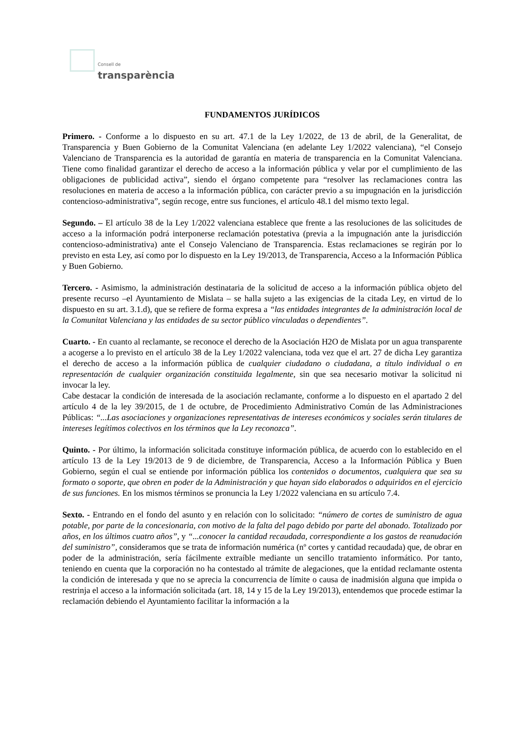Consell de
transparència
FUNDAMENTOS JURÍDICOS
Primero. - Conforme a lo dispuesto en su art. 47.1 de la Ley 1/2022, de 13 de abril, de la Generalitat, de Transparencia y Buen Gobierno de la Comunitat Valenciana (en adelante Ley 1/2022 valenciana), “el Consejo Valenciano de Transparencia es la autoridad de garantía en materia de transparencia en la Comunitat Valenciana. Tiene como finalidad garantizar el derecho de acceso a la información pública y velar por el cumplimiento de las obligaciones de publicidad activa”, siendo el órgano competente para “resolver las reclamaciones contra las resoluciones en materia de acceso a la información pública, con carácter previo a su impugnación en la jurisdicción contencioso-administrativa”, según recoge, entre sus funciones, el artículo 48.1 del mismo texto legal.
Segundo. – El artículo 38 de la Ley 1/2022 valenciana establece que frente a las resoluciones de las solicitudes de acceso a la información podrá interponerse reclamación potestativa (previa a la impugnación ante la jurisdicción contencioso-administrativa) ante el Consejo Valenciano de Transparencia. Estas reclamaciones se regirán por lo previsto en esta Ley, así como por lo dispuesto en la Ley 19/2013, de Transparencia, Acceso a la Información Pública y Buen Gobierno.
Tercero. - Asimismo, la administración destinataria de la solicitud de acceso a la información pública objeto del presente recurso –el Ayuntamiento de Mislata – se halla sujeto a las exigencias de la citada Ley, en virtud de lo dispuesto en su art. 3.1.d), que se refiere de forma expresa a “las entidades integrantes de la administración local de la Comunitat Valenciana y las entidades de su sector público vinculadas o dependientes”.
Cuarto. - En cuanto al reclamante, se reconoce el derecho de la Asociación H2O de Mislata por un agua transparente a acogerse a lo previsto en el artículo 38 de la Ley 1/2022 valenciana, toda vez que el art. 27 de dicha Ley garantiza el derecho de acceso a la información pública de cualquier ciudadano o ciudadana, a título individual o en representación de cualquier organización constituida legalmente, sin que sea necesario motivar la solicitud ni invocar la ley.
Cabe destacar la condición de interesada de la asociación reclamante, conforme a lo dispuesto en el apartado 2 del artículo 4 de la ley 39/2015, de 1 de octubre, de Procedimiento Administrativo Común de las Administraciones Públicas: “...Las asociaciones y organizaciones representativas de intereses económicos y sociales serán titulares de intereses legítimos colectivos en los términos que la Ley reconozca”.
Quinto. - Por último, la información solicitada constituye información pública, de acuerdo con lo establecido en el artículo 13 de la Ley 19/2013 de 9 de diciembre, de Transparencia, Acceso a la Información Pública y Buen Gobierno, según el cual se entiende por información pública los contenidos o documentos, cualquiera que sea su formato o soporte, que obren en poder de la Administración y que hayan sido elaborados o adquiridos en el ejercicio de sus funciones. En los mismos términos se pronuncia la Ley 1/2022 valenciana en su artículo 7.4.
Sexto. - Entrando en el fondo del asunto y en relación con lo solicitado: “número de cortes de suministro de agua potable, por parte de la concesionaria, con motivo de la falta del pago debido por parte del abonado. Totalizado por años, en los últimos cuatro años”, y “...conocer la cantidad recaudada, correspondiente a los gastos de reanudación del suministro”, consideramos que se trata de información numérica (nº cortes y cantidad recaudada) que, de obrar en poder de la administración, sería fácilmente extraíble mediante un sencillo tratamiento informático. Por tanto, teniendo en cuenta que la corporación no ha contestado al trámite de alegaciones, que la entidad reclamante ostenta la condición de interesada y que no se aprecia la concurrencia de límite o causa de inadmisión alguna que impida o restrinja el acceso a la información solicitada (art. 18, 14 y 15 de la Ley 19/2013), entendemos que procede estimar la reclamación debiendo el Ayuntamiento facilitar la información a la